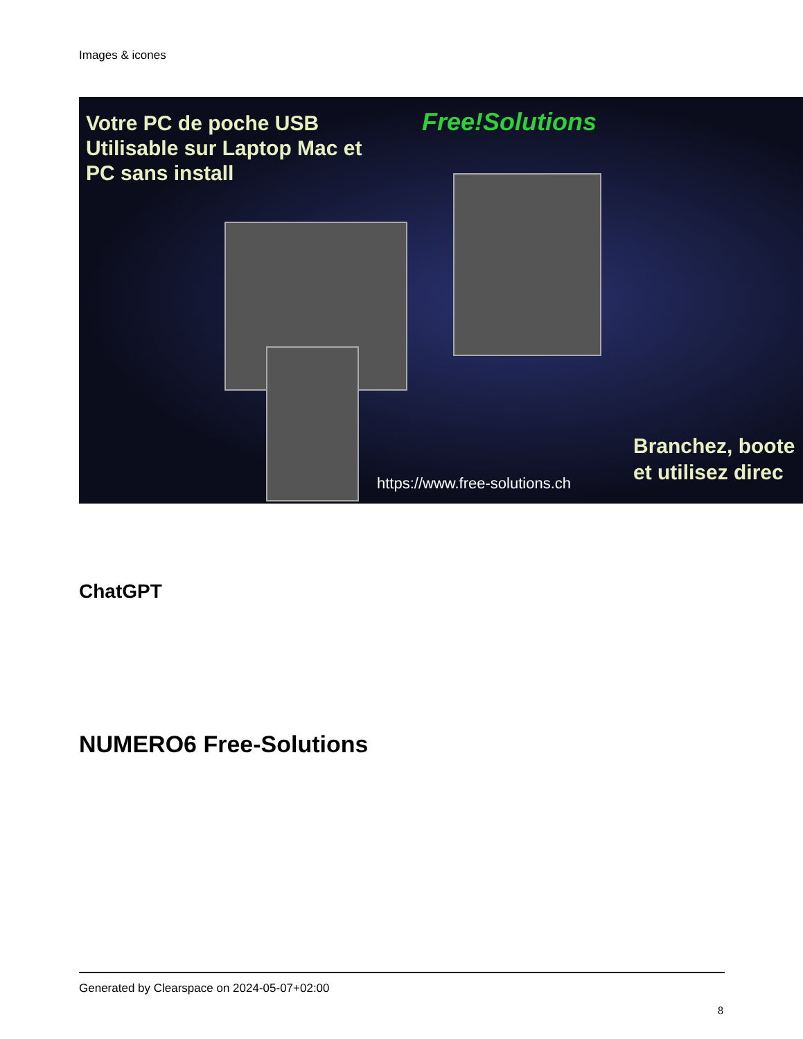Images & icones
Votre PC de poche USB
Utilisable sur Laptop Mac et
PC sans install
Free!Solutions
https://www.free-solutions.ch
Branchez, boote
et utilisez direc
ChatGPT
NUMERO6 Free-Solutions
Generated by Clearspace on 2024-05-07+02:00
8